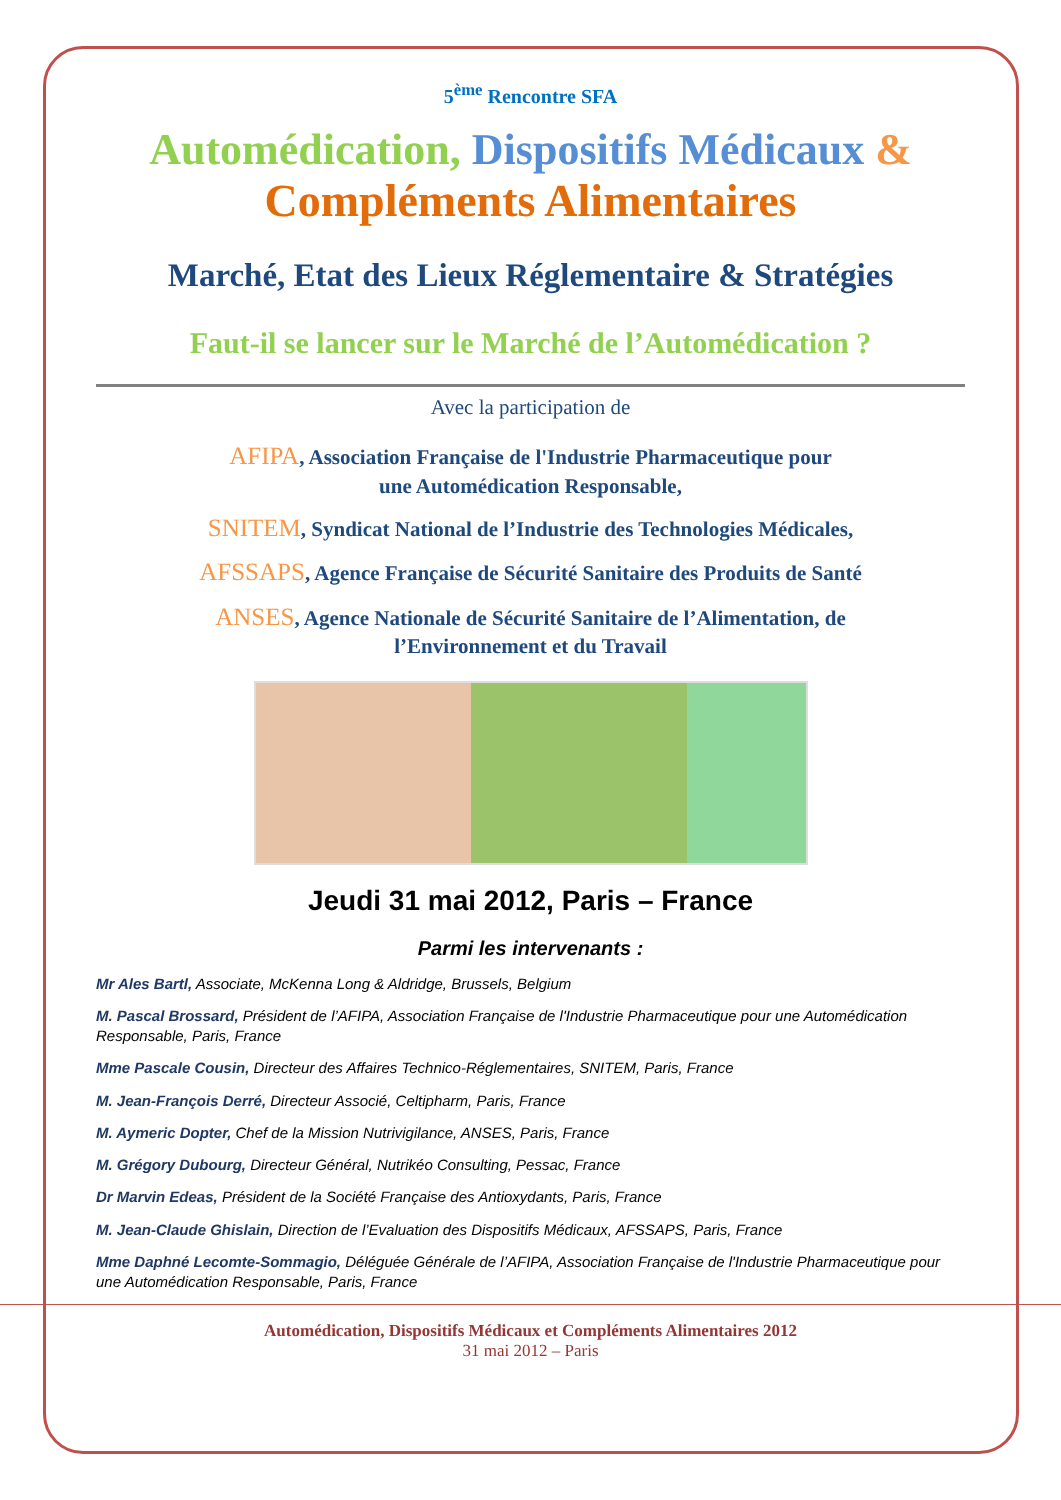5<sup>ème</sup> Rencontre SFA
Automédication, Dispositifs Médicaux &
Compléments Alimentaires
Marché, Etat des Lieux Réglementaire & Stratégies
Faut-il se lancer sur le Marché de l’Automédication ?
Avec la participation de
AFIPA, Association Française de l'Industrie Pharmaceutique pour
une Automédication Responsable,
SNITEM, Syndicat National de l’Industrie des Technologies Médicales,
AFSSAPS, Agence Française de Sécurité Sanitaire des Produits de Santé
ANSES, Agence Nationale de Sécurité Sanitaire de l’Alimentation, de
l’Environnement et du Travail
Jeudi 31 mai 2012, Paris – France
Parmi les intervenants :
Mr Ales Bartl, Associate, McKenna Long & Aldridge, Brussels, Belgium
M. Pascal Brossard, Président de l’AFIPA, Association Française de l'Industrie Pharmaceutique pour une Automédication Responsable, Paris, France
Mme Pascale Cousin, Directeur des Affaires Technico-Réglementaires, SNITEM, Paris, France
M. Jean-François Derré, Directeur Associé, Celtipharm, Paris, France
M. Aymeric Dopter, Chef de la Mission Nutrivigilance, ANSES, Paris, France
M. Grégory Dubourg, Directeur Général, Nutrikéo Consulting, Pessac, France
Dr Marvin Edeas, Président de la Société Française des Antioxydants, Paris, France
M. Jean-Claude Ghislain, Direction de l’Evaluation des Dispositifs Médicaux, AFSSAPS, Paris, France
Mme Daphné Lecomte-Sommagio, Déléguée Générale de l’AFIPA, Association Française de l'Industrie Pharmaceutique pour une Automédication Responsable, Paris, France
Automédication, Dispositifs Médicaux et Compléments Alimentaires 2012
31 mai 2012 – Paris